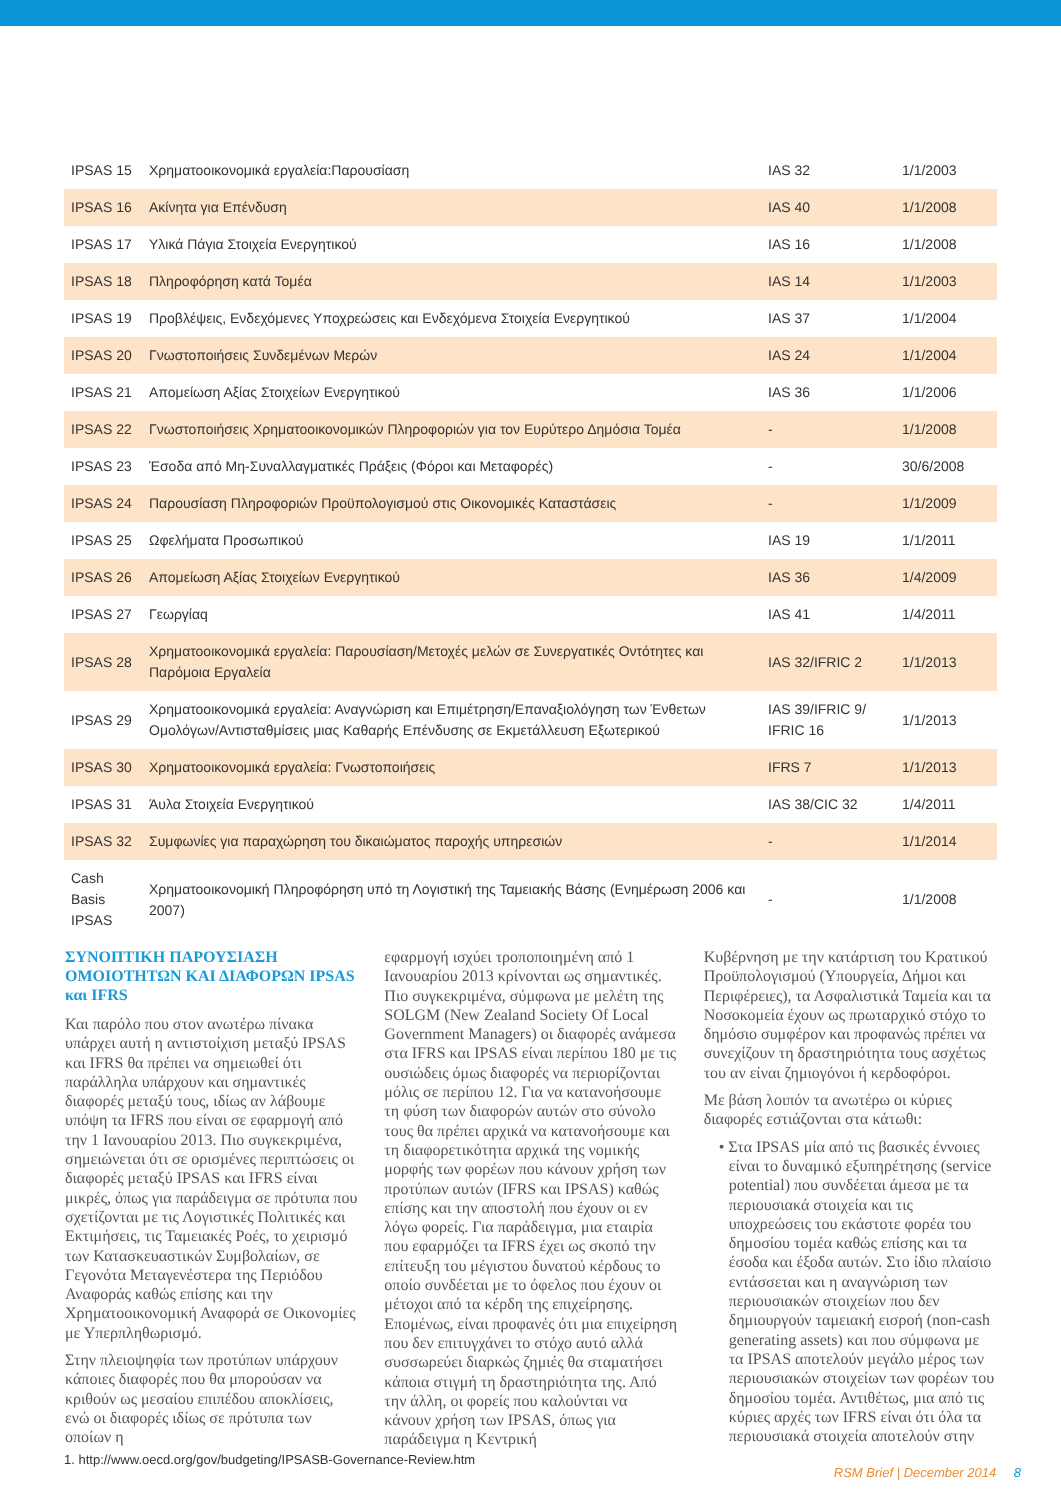| IPSAS 15 | Χρηματοοικονομικά εργαλεία:Παρουσίαση | IAS 32 | 1/1/2003 |
| IPSAS 16 | Ακίνητα για Επένδυση | IAS 40 | 1/1/2008 |
| IPSAS 17 | Υλικά Πάγια Στοιχεία Ενεργητικού | IAS 16 | 1/1/2008 |
| IPSAS 18 | Πληροφόρηση κατά Τομέα | IAS 14 | 1/1/2003 |
| IPSAS 19 | Προβλέψεις, Ενδεχόμενες Υποχρεώσεις και Ενδεχόμενα Στοιχεία Ενεργητικού | IAS 37 | 1/1/2004 |
| IPSAS 20 | Γνωστοποιήσεις Συνδεμένων Μερών | IAS 24 | 1/1/2004 |
| IPSAS 21 | Απομείωση Αξίας Στοιχείων Ενεργητικού | IAS 36 | 1/1/2006 |
| IPSAS 22 | Γνωστοποιήσεις Χρηματοοικονομικών Πληροφοριών για τον Ευρύτερο Δημόσια Τομέα | - | 1/1/2008 |
| IPSAS 23 | Έσοδα από Μη-Συναλλαγματικές Πράξεις (Φόροι και Μεταφορές) | - | 30/6/2008 |
| IPSAS 24 | Παρουσίαση Πληροφοριών Προϋπολογισμού στις Οικονομικές Καταστάσεις | - | 1/1/2009 |
| IPSAS 25 | Ωφελήματα Προσωπικού | IAS 19 | 1/1/2011 |
| IPSAS 26 | Απομείωση Αξίας Στοιχείων Ενεργητικού | IAS 36 | 1/4/2009 |
| IPSAS 27 | Γεωργίαq | IAS 41 | 1/4/2011 |
| IPSAS 28 | Χρηματοοικονομικά εργαλεία: Παρουσίαση/Μετοχές μελών σε Συνεργατικές Οντότητες και Παρόμοια Εργαλεία | IAS 32/IFRIC 2 | 1/1/2013 |
| IPSAS 29 | Χρηματοοικονομικά εργαλεία: Αναγνώριση και Επιμέτρηση/Επαναξιολόγηση των Ένθετων Ομολόγων/Αντισταθμίσεις μιας Καθαρής Επένδυσης σε Εκμετάλλευση Εξωτερικού | IAS 39/IFRIC 9/ IFRIC 16 | 1/1/2013 |
| IPSAS 30 | Χρηματοοικονομικά εργαλεία: Γνωστοποιήσεις | IFRS 7 | 1/1/2013 |
| IPSAS 31 | Άυλα Στοιχεία Ενεργητικού | IAS 38/CIC 32 | 1/4/2011 |
| IPSAS 32 | Συμφωνίες για παραχώρηση του δικαιώματος παροχής υπηρεσιών | - | 1/1/2014 |
| Cash Basis IPSAS | Χρηματοοικονομική Πληροφόρηση υπό τη Λογιστική της Ταμειακής Βάσης (Ενημέρωση 2006 και 2007) | - | 1/1/2008 |
ΣΥΝΟΠΤΙΚΗ ΠΑΡΟΥΣΙΑΣΗ ΟΜΟΙΟΤΗΤΩΝ ΚΑΙ ΔΙΑΦΟΡΩΝ IPSAS και IFRS
Και παρόλο που στον ανωτέρω πίνακα υπάρχει αυτή η αντιστοίχιση μεταξύ IPSAS και IFRS θα πρέπει να σημειωθεί ότι παράλληλα υπάρχουν και σημαντικές διαφορές μεταξύ τους, ιδίως αν λάβουμε υπόψη τα IFRS που είναι σε εφαρμογή από την 1 Ιανουαρίου 2013. Πιο συγκεκριμένα, σημειώνεται ότι σε ορισμένες περιπτώσεις οι διαφορές μεταξύ IPSAS και IFRS είναι μικρές, όπως για παράδειγμα σε πρότυπα που σχετίζονται με τις Λογιστικές Πολιτικές και Εκτιμήσεις, τις Ταμειακές Ροές, το χειρισμό των Κατασκευαστικών Συμβολαίων, σε Γεγονότα Μεταγενέστερα της Περιόδου Αναφοράς καθώς επίσης και την Χρηματοοικονομική Αναφορά σε Οικονομίες με Υπερπληθωρισμό.
Στην πλειοψηφία των προτύπων υπάρχουν κάποιες διαφορές που θα μπορούσαν να κριθούν ως μεσαίου επιπέδου αποκλίσεις, ενώ οι διαφορές ιδίως σε πρότυπα των οποίων η
εφαρμογή ισχύει τροποποιημένη από 1 Ιανουαρίου 2013 κρίνονται ως σημαντικές. Πιο συγκεκριμένα, σύμφωνα με μελέτη της SOLGM (New Zealand Society Of Local Government Managers) οι διαφορές ανάμεσα στα IFRS και IPSAS είναι περίπου 180 με τις ουσιώδεις όμως διαφορές να περιορίζονται μόλις σε περίπου 12. Για να κατανοήσουμε τη φύση των διαφορών αυτών στο σύνολο τους θα πρέπει αρχικά να κατανοήσουμε και τη διαφορετικότητα αρχικά της νομικής μορφής των φορέων που κάνουν χρήση των προτύπων αυτών (IFRS και IPSAS) καθώς επίσης και την αποστολή που έχουν οι εν λόγω φορείς. Για παράδειγμα, μια εταιρία που εφαρμόζει τα IFRS έχει ως σκοπό την επίτευξη του μέγιστου δυνατού κέρδους το οποίο συνδέεται με το όφελος που έχουν οι μέτοχοι από τα κέρδη της επιχείρησης. Επομένως, είναι προφανές ότι μια επιχείρηση που δεν επιτυγχάνει το στόχο αυτό αλλά συσσωρεύει διαρκώς ζημιές θα σταματήσει κάποια στιγμή τη δραστηριότητα της. Από την άλλη, οι φορείς που καλούνται να κάνουν χρήση των IPSAS, όπως για παράδειγμα η Κεντρική
Κυβέρνηση με την κατάρτιση του Κρατικού Προϋπολογισμού (Υπουργεία, Δήμοι και Περιφέρειες), τα Ασφαλιστικά Ταμεία και τα Νοσοκομεία έχουν ως πρωταρχικό στόχο το δημόσιο συμφέρον και προφανώς πρέπει να συνεχίζουν τη δραστηριότητα τους ασχέτως του αν είναι ζημιογόνοι ή κερδοφόροι.
Με βάση λοιπόν τα ανωτέρω οι κύριες διαφορές εστιάζονται στα κάτωθι:
• Στα IPSAS μία από τις βασικές έννοιες είναι το δυναμικό εξυπηρέτησης (service potential) που συνδέεται άμεσα με τα περιουσιακά στοιχεία και τις υποχρεώσεις του εκάστοτε φορέα του δημοσίου τομέα καθώς επίσης και τα έσοδα και έξοδα αυτών. Στο ίδιο πλαίσιο εντάσσεται και η αναγνώριση των περιουσιακών στοιχείων που δεν δημιουργούν ταμειακή εισροή (non-cash generating assets) και που σύμφωνα με τα IPSAS αποτελούν μεγάλο μέρος των περιουσιακών στοιχείων των φορέων του δημοσίου τομέα. Αντιθέτως, μια από τις κύριες αρχές των IFRS είναι ότι όλα τα περιουσιακά στοιχεία αποτελούν στην
1. http://www.oecd.org/gov/budgeting/IPSASB-Governance-Review.htm
RSM Brief | December 2014 8